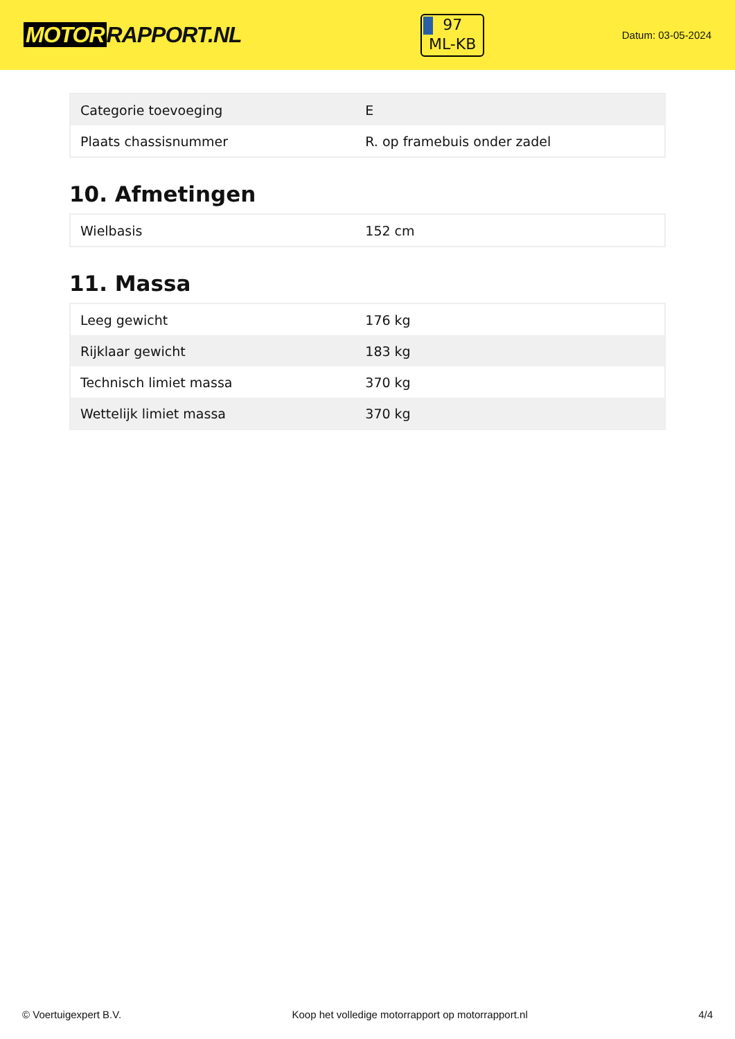MOTOR RAPPORT.NL
97
ML-KB
Datum: 03-05-2024
| Categorie toevoeging | E |
| Plaats chassisnummer | R. op framebuis onder zadel |
10. Afmetingen
| Wielbasis | 152 cm |
11. Massa
| Leeg gewicht | 176 kg |
| Rijklaar gewicht | 183 kg |
| Technisch limiet massa | 370 kg |
| Wettelijk limiet massa | 370 kg |
© Voertuigexpert B.V. Koop het volledige motorrapport op motorrapport.nl 4/4